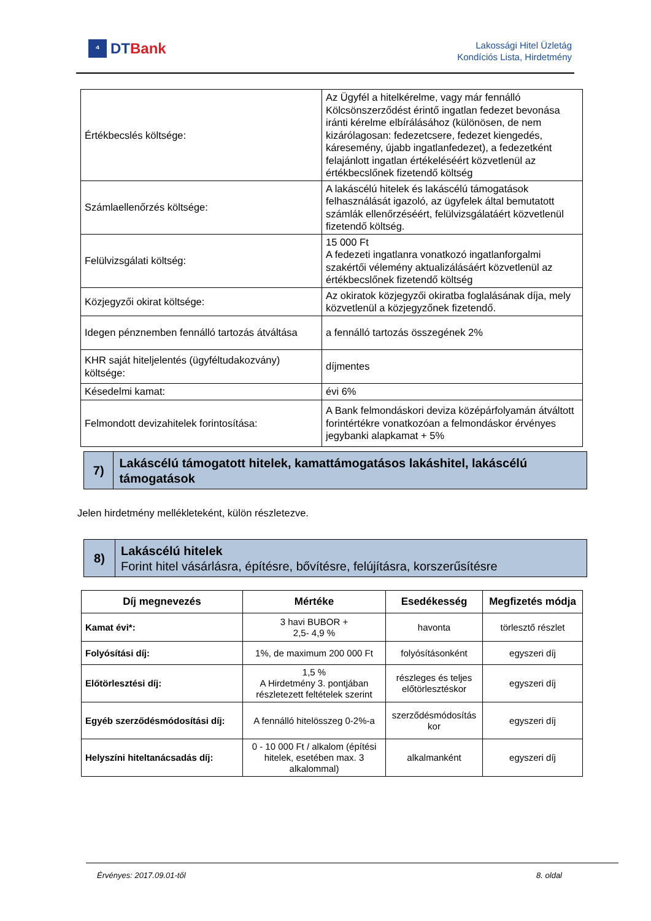⁴
DTBank
Lakossági Hitel Üzletág
Kondíciós Lista, Hirdetmény
| Értékbecslés költsége: | Az Ügyfél a hitelkérelme, vagy már fennálló Kölcsönszerződést érintő ingatlan fedezet bevonása iránti kérelme elbírálásához (különösen, de nem kizárólagosan: fedezetcsere, fedezet kiengedés, káresemény, újabb ingatlanfedezet), a fedezetként felajánlott ingatlan értékeléséért közvetlenül az értékbecslőnek fizetendő költség |
| Számlaellenőrzés költsége: | A lakáscélú hitelek és lakáscélú támogatások felhasználását igazoló, az ügyfelek által bemutatott számlák ellenőrzéséért, felülvizsgálatáért közvetlenül fizetendő költség. |
| Felülvizsgálati költség: | 15 000 Ft A fedezeti ingatlanra vonatkozó ingatlanforgalmi szakértői vélemény aktualizálásáért közvetlenül az értékbecslőnek fizetendő költség |
| Közjegyzői okirat költsége: | Az okiratok közjegyzői okiratba foglalásának díja, mely közvetlenül a közjegyzőnek fizetendő. |
| Idegen pénznemben fennálló tartozás átváltása | a fennálló tartozás összegének 2% |
| KHR saját hiteljelentés (ügyféltudakozvány) költsége: | díjmentes |
| Késedelmi kamat: | évi 6% |
| Felmondott devizahitelek forintosítása: | A Bank felmondáskori deviza középárfolyamán átváltott forintértékre vonatkozóan a felmondáskor érvényes jegybanki alapkamat + 5% |
7)
Lakáscélú támogatott hitelek, kamattámogatásos lakáshitel, lakáscélú támogatások
Jelen hirdetmény mellékleteként, külön részletezve.
8)
Lakáscélú hitelek
Forint hitel vásárlásra, építésre, bővítésre, felújításra, korszerűsítésre
| Díj megnevezés | Mértéke | Esedékesség | Megfizetés módja |
| --- | --- | --- | --- |
| Kamat évi*: | 3 havi BUBOR + 2,5- 4,9 % | havonta | törlesztő részlet |
| Folyósítási díj: | 1%, de maximum 200 000 Ft | folyósításonként | egyszeri díj |
| Előtörlesztési díj: | 1,5 % A Hirdetmény 3. pontjában részletezett feltételek szerint | részleges és teljes előtörlesztéskor | egyszeri díj |
| Egyéb szerződésmódosítási díj: | A fennálló hitelösszeg 0-2%-a | szerződésmódosítás kor | egyszeri díj |
| Helyszíni hiteltanácsadás díj: | 0 - 10 000 Ft / alkalom (építési hitelek, esetében max. 3 alkalommal) | alkalmanként | egyszeri díj |
Érvényes: 2017.09.01-től 8. oldal